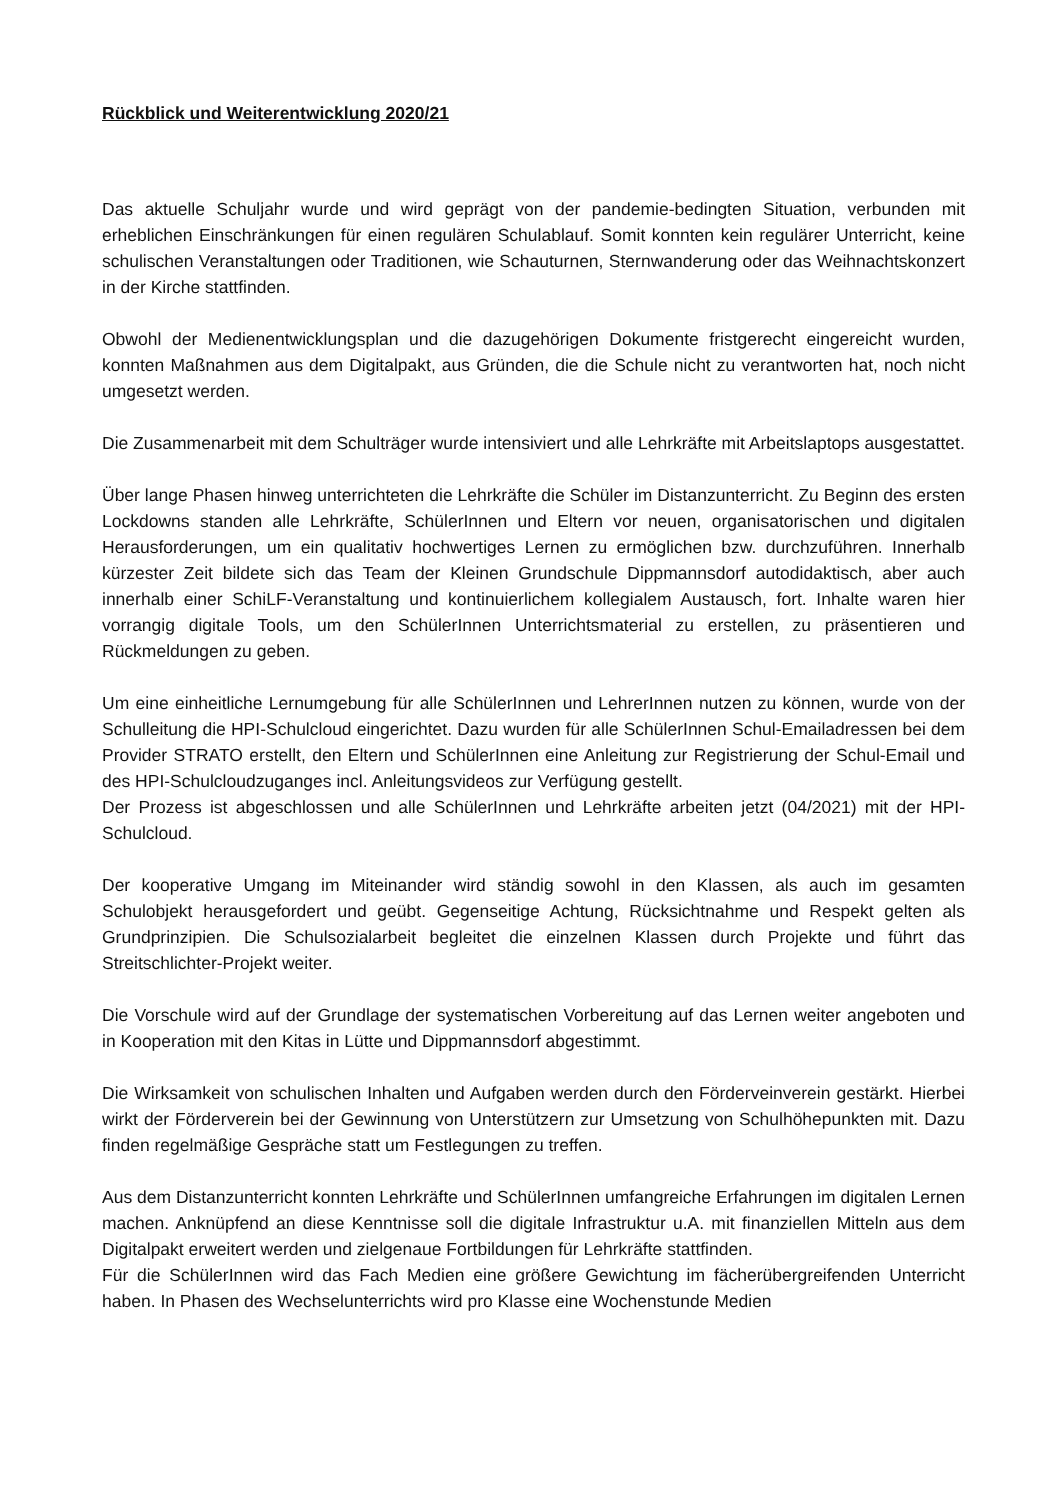Rückblick und Weiterentwicklung 2020/21
Das aktuelle Schuljahr wurde und wird geprägt von der pandemie-bedingten Situation, verbunden mit erheblichen Einschränkungen für einen regulären Schulablauf. Somit konnten kein regulärer Unterricht, keine schulischen Veranstaltungen oder Traditionen, wie Schauturnen, Sternwanderung oder das Weihnachtskonzert in der Kirche stattfinden.
Obwohl der Medienentwicklungsplan und die dazugehörigen Dokumente fristgerecht eingereicht wurden, konnten Maßnahmen aus dem Digitalpakt, aus Gründen, die die Schule nicht zu verantworten hat, noch nicht umgesetzt werden.
Die Zusammenarbeit mit dem Schulträger wurde intensiviert und alle Lehrkräfte mit Arbeitslaptops ausgestattet.
Über lange Phasen hinweg unterrichteten die Lehrkräfte die Schüler im Distanzunterricht. Zu Beginn des ersten Lockdowns standen alle Lehrkräfte, SchülerInnen und Eltern vor neuen, organisatorischen und digitalen Herausforderungen, um ein qualitativ hochwertiges Lernen zu ermöglichen bzw. durchzuführen. Innerhalb kürzester Zeit bildete sich das Team der Kleinen Grundschule Dippmannsdorf autodidaktisch, aber auch innerhalb einer SchiLF-Veranstaltung und kontinuierlichem kollegialem Austausch, fort. Inhalte waren hier vorrangig digitale Tools, um den SchülerInnen Unterrichtsmaterial zu erstellen, zu präsentieren und Rückmeldungen zu geben.
Um eine einheitliche Lernumgebung für alle SchülerInnen und LehrerInnen nutzen zu können, wurde von der Schulleitung die HPI-Schulcloud eingerichtet. Dazu wurden für alle SchülerInnen Schul-Emailadressen bei dem Provider STRATO erstellt, den Eltern und SchülerInnen eine Anleitung zur Registrierung der Schul-Email und des HPI-Schulcloudzuganges incl. Anleitungsvideos zur Verfügung gestellt.
Der Prozess ist abgeschlossen und alle SchülerInnen und Lehrkräfte arbeiten jetzt (04/2021) mit der HPI-Schulcloud.
Der kooperative Umgang im Miteinander wird ständig sowohl in den Klassen, als auch im gesamten Schulobjekt herausgefordert und geübt. Gegenseitige Achtung, Rücksichtnahme und Respekt gelten als Grundprinzipien. Die Schulsozialarbeit begleitet die einzelnen Klassen durch Projekte und führt das Streitschlichter-Projekt weiter.
Die Vorschule wird auf der Grundlage der systematischen Vorbereitung auf das Lernen weiter angeboten und in Kooperation mit den Kitas in Lütte und Dippmannsdorf abgestimmt.
Die Wirksamkeit von schulischen Inhalten und Aufgaben werden durch den Förderveinverein gestärkt. Hierbei wirkt der Förderverein bei der Gewinnung von Unterstützern zur Umsetzung von Schulhöhepunkten mit. Dazu finden regelmäßige Gespräche statt um Festlegungen zu treffen.
Aus dem Distanzunterricht konnten Lehrkräfte und SchülerInnen umfangreiche Erfahrungen im digitalen Lernen machen. Anknüpfend an diese Kenntnisse soll die digitale Infrastruktur u.A. mit finanziellen Mitteln aus dem Digitalpakt erweitert werden und zielgenaue Fortbildungen für Lehrkräfte stattfinden.
Für die SchülerInnen wird das Fach Medien eine größere Gewichtung im fächerübergreifenden Unterricht haben. In Phasen des Wechselunterrichts wird pro Klasse eine Wochenstunde Medien